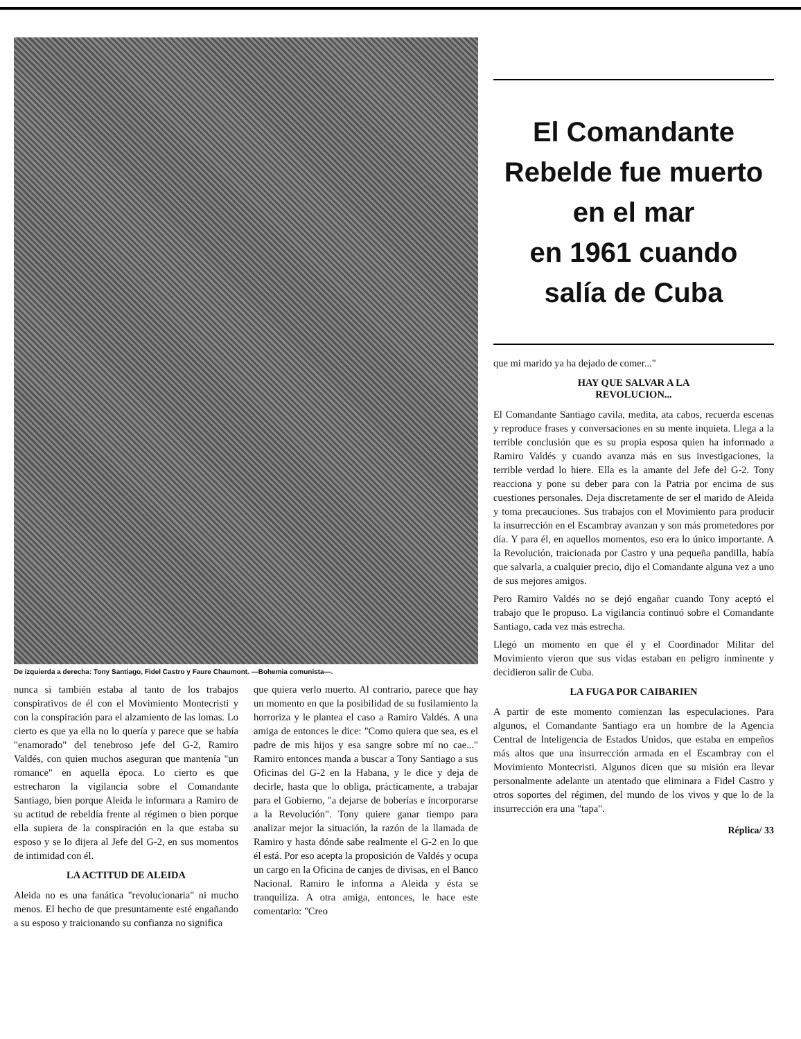De izquierda a derecha: Tony Santiago, Fidel Castro y Faure Chaumont. —Bohemia comunista—.
nunca si también estaba al tanto de los trabajos conspirativos de él con el Movimiento Montecristi y con la conspiración para el alzamiento de las lomas. Lo cierto es que ya ella no lo quería y parece que se había "enamorado" del tenebroso jefe del G-2, Ramiro Valdés, con quien muchos aseguran que mantenía "un romance" en aquella época. Lo cierto es que estrecharon la vigilancia sobre el Comandante Santiago, bien porque Aleida le informara a Ramiro de su actitud de rebeldía frente al régimen o bien porque ella supiera de la conspiración en la que estaba su esposo y se lo dijera al Jefe del G-2, en sus momentos de intimidad con él.
LA ACTITUD DE ALEIDA
Aleida no es una fanática "revolucionaria" ni mucho menos. El hecho de que presuntamente esté engañando a su esposo y traicionando su confianza no significa
que quiera verlo muerto. Al contrario, parece que hay un momento en que la posibilidad de su fusilamiento la horroriza y le plantea el caso a Ramiro Valdés. A una amiga de entonces le dice: "Como quiera que sea, es el padre de mis hijos y esa sangre sobre mí no cae..." Ramiro entonces manda a buscar a Tony Santiago a sus Oficinas del G-2 en la Habana, y le dice y deja de decirle, hasta que lo obliga, prácticamente, a trabajar para el Gobierno, "a dejarse de boberías e incorporarse a la Revolución". Tony quiere ganar tiempo para analizar mejor la situación, la razón de la llamada de Ramiro y hasta dónde sabe realmente el G-2 en lo que él está. Por eso acepta la proposición de Valdés y ocupa un cargo en la Oficina de canjes de divisas, en el Banco Nacional. Ramiro le informa a Aleida y ésta se tranquiliza. A otra amiga, entonces, le hace este comentario: "Creo
El Comandante
Rebelde fue muerto
en el mar
en 1961 cuando
salía de Cuba
que mi marido ya ha dejado de comer..."
HAY QUE SALVAR A LA
REVOLUCION...
El Comandante Santiago cavila, medita, ata cabos, recuerda escenas y reproduce frases y conversaciones en su mente inquieta. Llega a la terrible conclusión que es su propia esposa quien ha informado a Ramiro Valdés y cuando avanza más en sus investigaciones, la terrible verdad lo hiere. Ella es la amante del Jefe del G-2. Tony reacciona y pone su deber para con la Patria por encima de sus cuestiones personales. Deja discretamente de ser el marido de Aleida y toma precauciones. Sus trabajos con el Movimiento para producir la insurrección en el Escambray avanzan y son más prometedores por día. Y para él, en aquellos momentos, eso era lo único importante. A la Revolución, traicionada por Castro y una pequeña pandilla, había que salvarla, a cualquier precio, dijo el Comandante alguna vez a uno de sus mejores amigos.
Pero Ramiro Valdés no se dejó engañar cuando Tony aceptó el trabajo que le propuso. La vigilancia continuó sobre el Comandante Santiago, cada vez más estrecha.
Llegó un momento en que él y el Coordinador Militar del Movimiento vieron que sus vidas estaban en peligro inminente y decidieron salir de Cuba.
LA FUGA POR CAIBARIEN
A partir de este momento comienzan las especulaciones. Para algunos, el Comandante Santiago era un hombre de la Agencia Central de Inteligencia de Estados Unidos, que estaba en empeños más altos que una insurrección armada en el Escambray con el Movimiento Montecristi. Algunos dicen que su misión era llevar personalmente adelante un atentado que eliminara a Fidel Castro y otros soportes del régimen, del mundo de los vivos y que lo de la insurrección era una "tapa".
Réplica/ 33